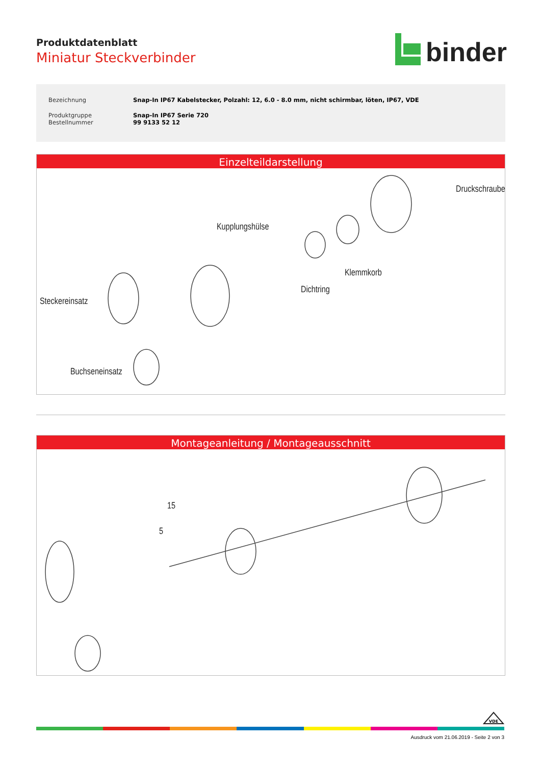Produktdatenblatt
Miniatur Steckverbinder
binder
| Bezeichnung | Snap-In IP67 Kabelstecker, Polzahl: 12, 6.0 - 8.0 mm, nicht schirmbar, löten, IP67, VDE |
| Produktgruppe Bestellnummer | Snap-In IP67 Serie 720 99 9133 52 12 |
Einzelteildarstellung
Druckschraube
Kupplungshülse
Klemmkorb
Dichtring
Steckereinsatz
Buchseneinsatz
Montageanleitung / Montageausschnitt
15
5
VDE
Ausdruck vom 21.06.2019 - Seite 2 von 3